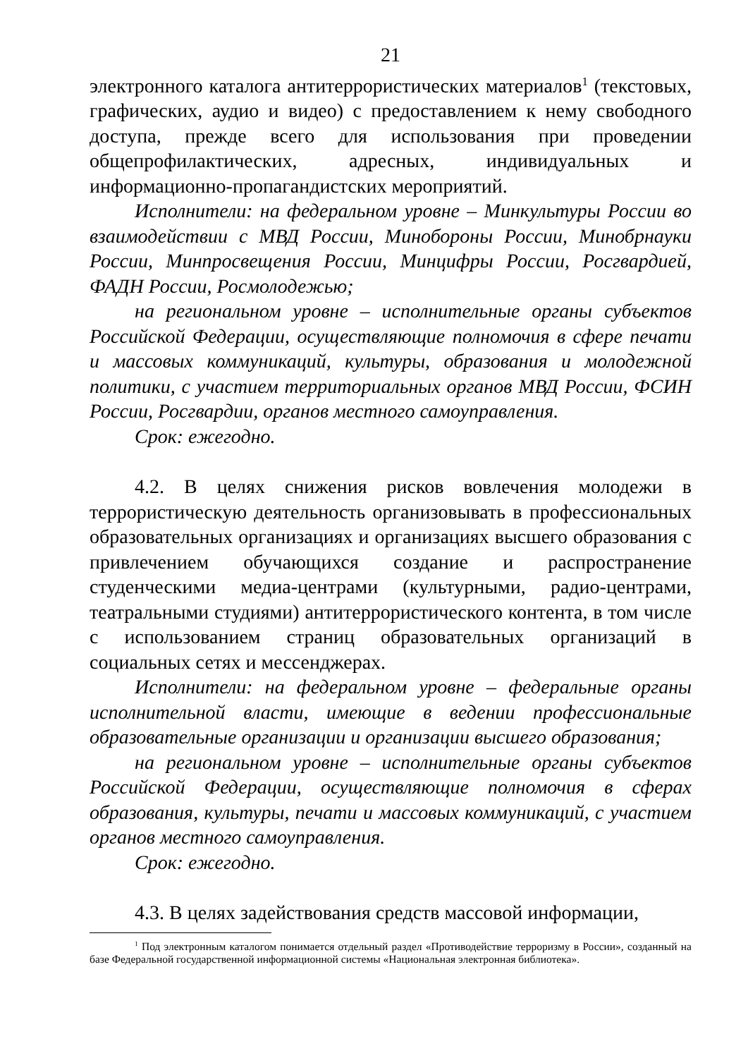21
электронного каталога антитеррористических материалов<sup>1</sup> (текстовых, графических, аудио и видео) с предоставлением к нему свободного доступа, прежде всего для использования при проведении общепрофилактических, адресных, индивидуальных и информационно-пропагандистских мероприятий.
Исполнители: на федеральном уровне – Минкультуры России во взаимодействии с МВД России, Минобороны России, Минобрнауки России, Минпросвещения России, Минцифры России, Росгвардией, ФАДН России, Росмолодежью;
на региональном уровне – исполнительные органы субъектов Российской Федерации, осуществляющие полномочия в сфере печати и массовых коммуникаций, культуры, образования и молодежной политики, с участием территориальных органов МВД России, ФСИН России, Росгвардии, органов местного самоуправления.
Срок: ежегодно.
4.2. В целях снижения рисков вовлечения молодежи в террористическую деятельность организовывать в профессиональных образовательных организациях и организациях высшего образования с привлечением обучающихся создание и распространение студенческими медиа-центрами (культурными, радио-центрами, театральными студиями) антитеррористического контента, в том числе с использованием страниц образовательных организаций в социальных сетях и мессенджерах.
Исполнители: на федеральном уровне – федеральные органы исполнительной власти, имеющие в ведении профессиональные образовательные организации и организации высшего образования;
на региональном уровне – исполнительные органы субъектов Российской Федерации, осуществляющие полномочия в сферах образования, культуры, печати и массовых коммуникаций, с участием органов местного самоуправления.
Срок: ежегодно.
4.3. В целях задействования средств массовой информации,
<sup>1</sup> Под электронным каталогом понимается отдельный раздел «Противодействие терроризму в России», созданный на базе Федеральной государственной информационной системы «Национальная электронная библиотека».